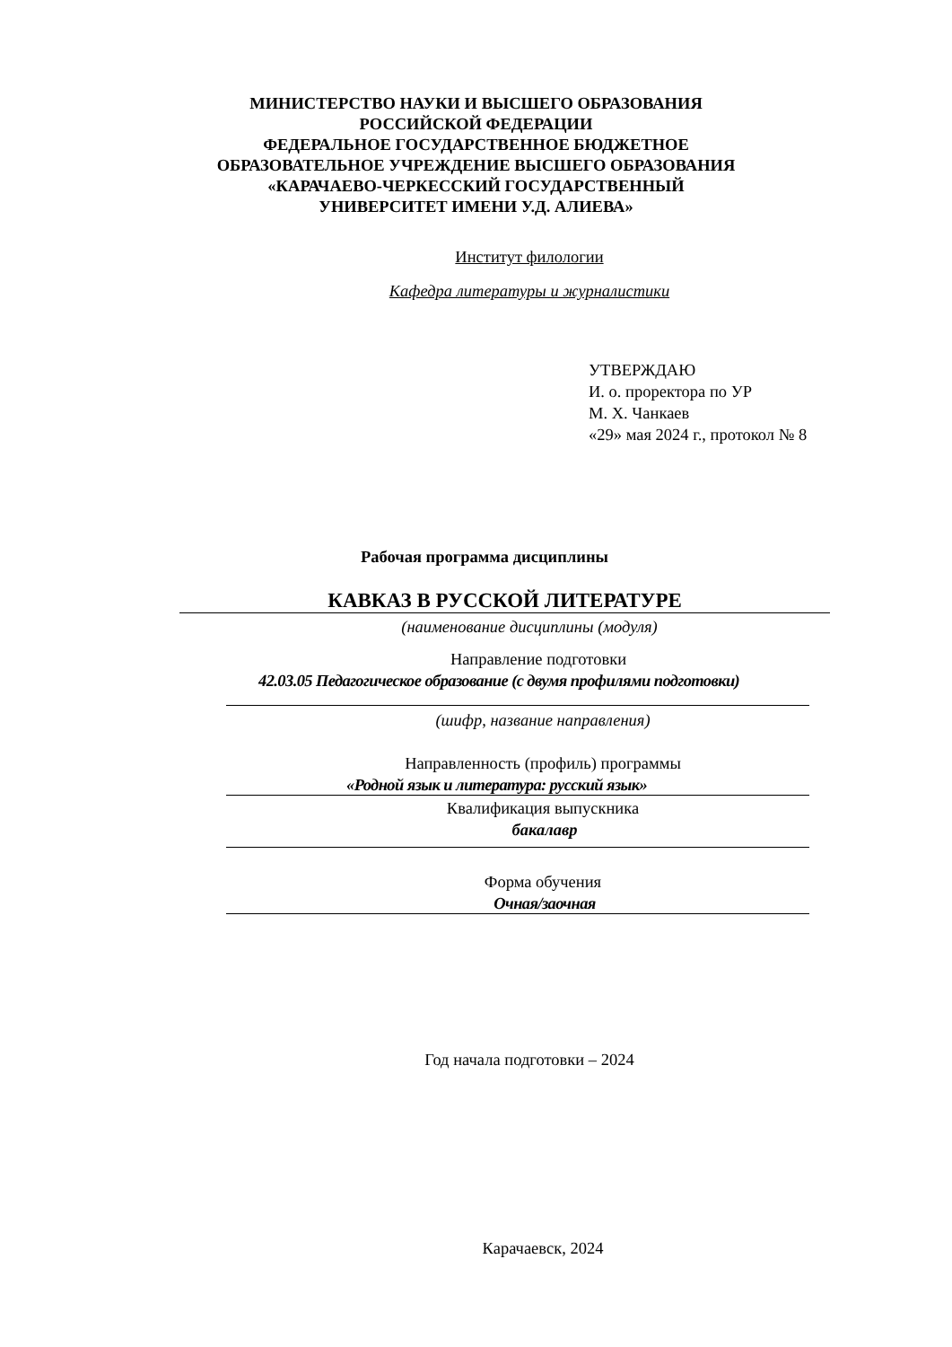МИНИСТЕРСТВО НАУКИ И ВЫСШЕГО ОБРАЗОВАНИЯ
РОССИЙСКОЙ ФЕДЕРАЦИИ
ФЕДЕРАЛЬНОЕ ГОСУДАРСТВЕННОЕ БЮДЖЕТНОЕ
ОБРАЗОВАТЕЛЬНОЕ УЧРЕЖДЕНИЕ ВЫСШЕГО ОБРАЗОВАНИЯ
«КАРАЧАЕВО-ЧЕРКЕССКИЙ ГОСУДАРСТВЕННЫЙ
УНИВЕРСИТЕТ ИМЕНИ У.Д. АЛИЕВА»
Институт филологии
Кафедра литературы и журналистики
УТВЕРЖДАЮ
И. о. проректора по УР
М. Х. Чанкаев
«29» мая 2024 г., протокол № 8
Рабочая программа дисциплины
КАВКАЗ В РУССКОЙ ЛИТЕРАТУРЕ
(наименование дисциплины (модуля)
Направление подготовки
42.03.05 Педагогическое образование (с двумя профилями подготовки)
(шифр, название направления)
Направленность (профиль) программы
«Родной язык и литература: русский язык»
Квалификация выпускника
бакалавр
Форма обучения
Очная/заочная
Год начала подготовки – 2024
Карачаевск, 2024